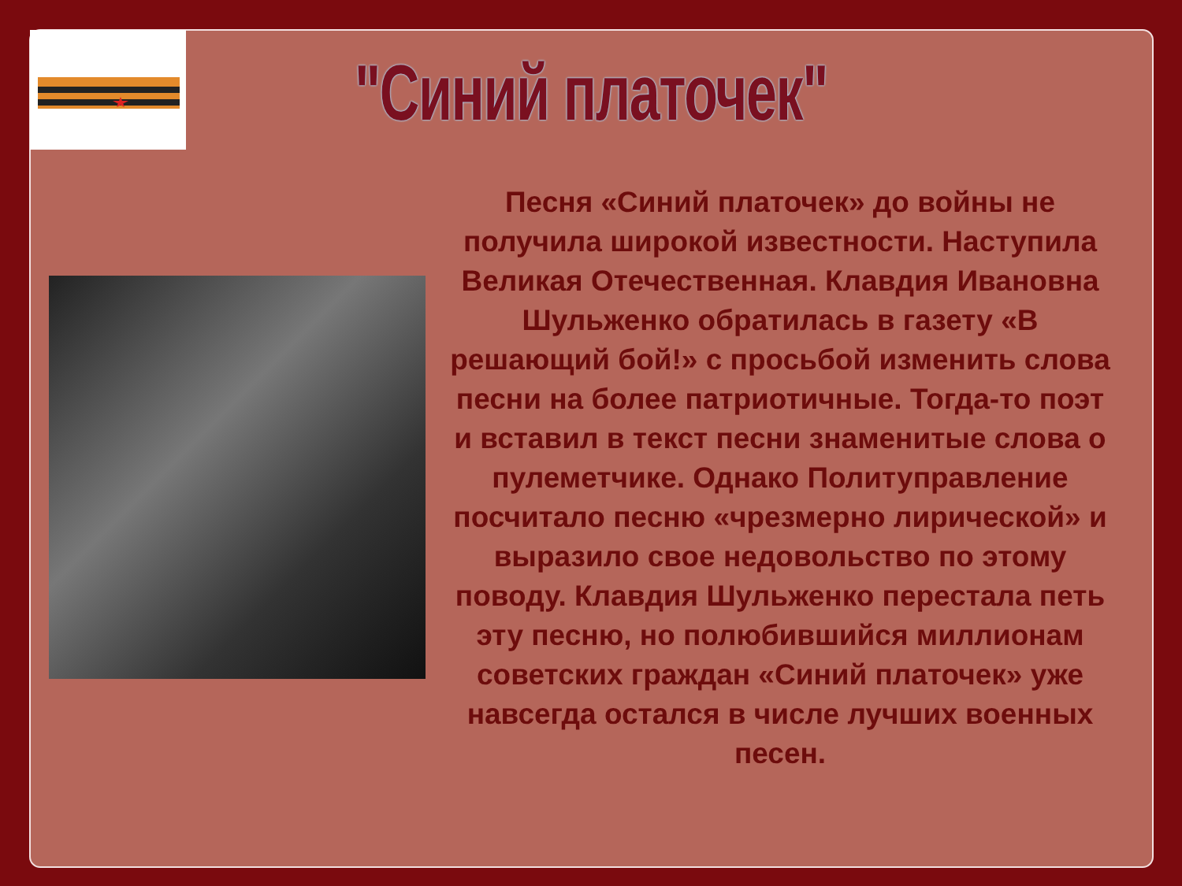"Синий платочек"
Песня «Синий платочек» до войны не получила широкой известности. Наступила Великая Отечественная. Клавдия Ивановна Шульженко обратилась в газету «В решающий бой!» с просьбой изменить слова песни на более патриотичные. Тогда-то поэт и вставил в текст песни знаменитые слова о пулеметчике. Однако Политуправление посчитало песню «чрезмерно лирической» и выразило свое недовольство по этому поводу. Клавдия Шульженко перестала петь эту песню, но полюбившийся миллионам советских граждан «Синий платочек» уже навсегда остался в числе лучших военных песен.